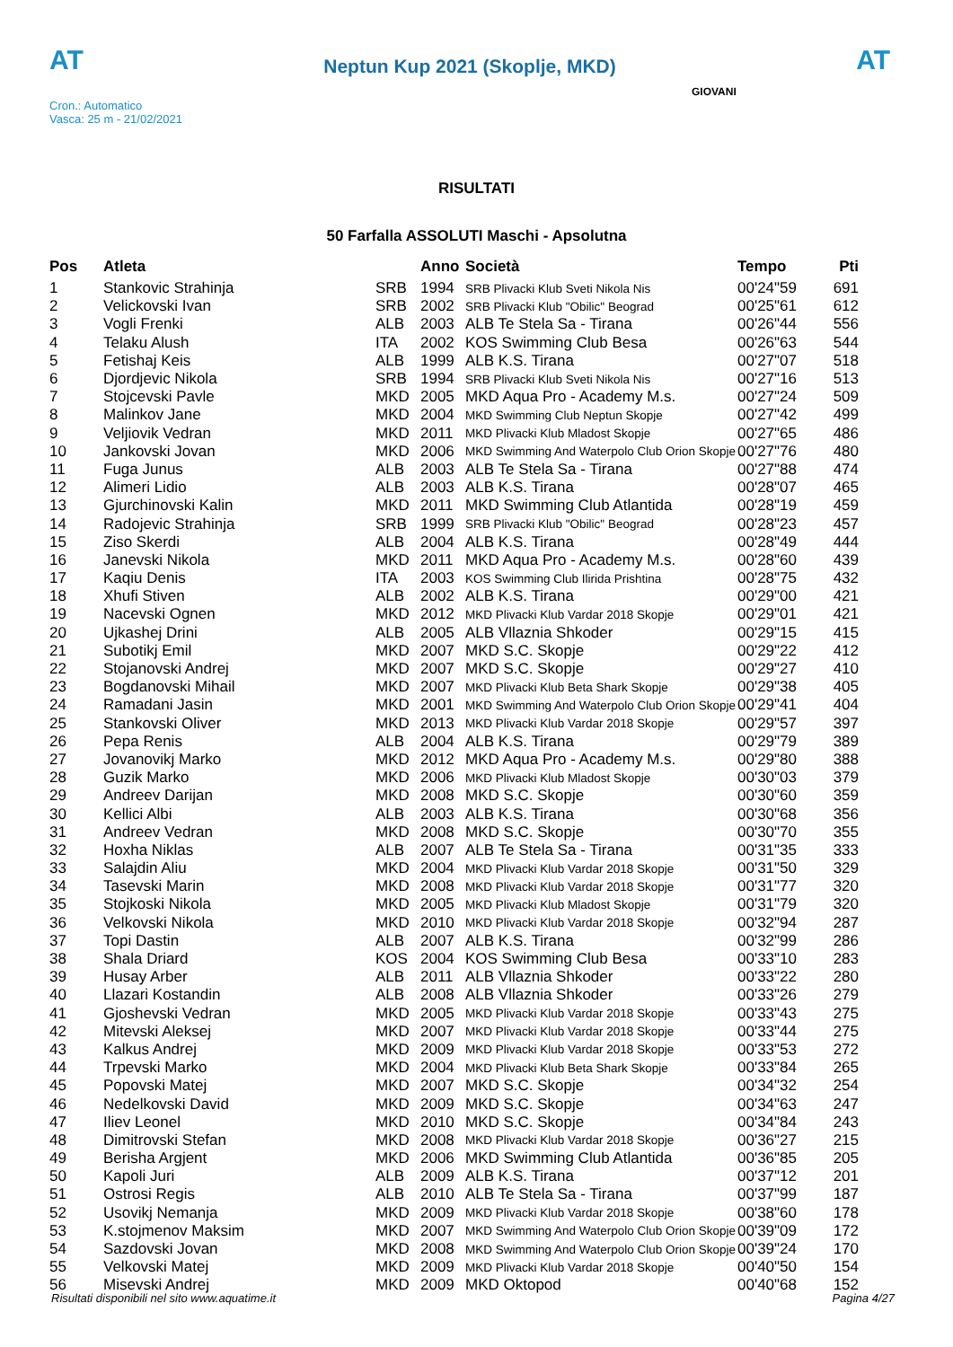AT
Neptun Kup 2021 (Skoplje, MKD)
AT
Cron.: Automatico
Vasca: 25 m - 21/02/2021
GIOVANI
RISULTATI
50 Farfalla ASSOLUTI Maschi - Apsolutna
| Pos | Atleta | | Anno | Società | Tempo | Pti |
| --- | --- | --- | --- | --- | --- | --- |
| 1 | Stankovic Strahinja | SRB | 1994 | SRB Plivacki Klub Sveti Nikola Nis | 00'24"59 | 691 |
| 2 | Velickovski Ivan | SRB | 2002 | SRB Plivacki Klub "Obilic" Beograd | 00'25"61 | 612 |
| 3 | Vogli Frenki | ALB | 2003 | ALB Te Stela Sa - Tirana | 00'26"44 | 556 |
| 4 | Telaku Alush | ITA | 2002 | KOS Swimming Club Besa | 00'26"63 | 544 |
| 5 | Fetishaj Keis | ALB | 1999 | ALB K.S. Tirana | 00'27"07 | 518 |
| 6 | Djordjevic Nikola | SRB | 1994 | SRB Plivacki Klub Sveti Nikola Nis | 00'27"16 | 513 |
| 7 | Stojcevski Pavle | MKD | 2005 | MKD Aqua Pro - Academy M.s. | 00'27"24 | 509 |
| 8 | Malinkov Jane | MKD | 2004 | MKD Swimming Club Neptun Skopje | 00'27"42 | 499 |
| 9 | Veljiovik Vedran | MKD | 2011 | MKD Plivacki Klub Mladost Skopje | 00'27"65 | 486 |
| 10 | Jankovski Jovan | MKD | 2006 | MKD Swimming And Waterpolo Club Orion Skopje | 00'27"76 | 480 |
| 11 | Fuga Junus | ALB | 2003 | ALB Te Stela Sa - Tirana | 00'27"88 | 474 |
| 12 | Alimeri Lidio | ALB | 2003 | ALB K.S. Tirana | 00'28"07 | 465 |
| 13 | Gjurchinovski Kalin | MKD | 2011 | MKD Swimming Club Atlantida | 00'28"19 | 459 |
| 14 | Radojevic Strahinja | SRB | 1999 | SRB Plivacki Klub "Obilic" Beograd | 00'28"23 | 457 |
| 15 | Ziso Skerdi | ALB | 2004 | ALB K.S. Tirana | 00'28"49 | 444 |
| 16 | Janevski Nikola | MKD | 2011 | MKD Aqua Pro - Academy M.s. | 00'28"60 | 439 |
| 17 | Kaqiu Denis | ITA | 2003 | KOS Swimming Club Ilirida Prishtina | 00'28"75 | 432 |
| 18 | Xhufi Stiven | ALB | 2002 | ALB K.S. Tirana | 00'29"00 | 421 |
| 19 | Nacevski Ognen | MKD | 2012 | MKD Plivacki Klub Vardar 2018 Skopje | 00'29"01 | 421 |
| 20 | Ujkashej Drini | ALB | 2005 | ALB Vllaznia Shkoder | 00'29"15 | 415 |
| 21 | Subotikj Emil | MKD | 2007 | MKD S.C. Skopje | 00'29"22 | 412 |
| 22 | Stojanovski Andrej | MKD | 2007 | MKD S.C. Skopje | 00'29"27 | 410 |
| 23 | Bogdanovski Mihail | MKD | 2007 | MKD Plivacki Klub Beta Shark Skopje | 00'29"38 | 405 |
| 24 | Ramadani Jasin | MKD | 2001 | MKD Swimming And Waterpolo Club Orion Skopje | 00'29"41 | 404 |
| 25 | Stankovski Oliver | MKD | 2013 | MKD Plivacki Klub Vardar 2018 Skopje | 00'29"57 | 397 |
| 26 | Pepa Renis | ALB | 2004 | ALB K.S. Tirana | 00'29"79 | 389 |
| 27 | Jovanovikj Marko | MKD | 2012 | MKD Aqua Pro - Academy M.s. | 00'29"80 | 388 |
| 28 | Guzik Marko | MKD | 2006 | MKD Plivacki Klub Mladost Skopje | 00'30"03 | 379 |
| 29 | Andreev Darijan | MKD | 2008 | MKD S.C. Skopje | 00'30"60 | 359 |
| 30 | Kellici Albi | ALB | 2003 | ALB K.S. Tirana | 00'30"68 | 356 |
| 31 | Andreev Vedran | MKD | 2008 | MKD S.C. Skopje | 00'30"70 | 355 |
| 32 | Hoxha Niklas | ALB | 2007 | ALB Te Stela Sa - Tirana | 00'31"35 | 333 |
| 33 | Salajdin Aliu | MKD | 2004 | MKD Plivacki Klub Vardar 2018 Skopje | 00'31"50 | 329 |
| 34 | Tasevski Marin | MKD | 2008 | MKD Plivacki Klub Vardar 2018 Skopje | 00'31"77 | 320 |
| 35 | Stojkoski Nikola | MKD | 2005 | MKD Plivacki Klub Mladost Skopje | 00'31"79 | 320 |
| 36 | Velkovski Nikola | MKD | 2010 | MKD Plivacki Klub Vardar 2018 Skopje | 00'32"94 | 287 |
| 37 | Topi Dastin | ALB | 2007 | ALB K.S. Tirana | 00'32"99 | 286 |
| 38 | Shala Driard | KOS | 2004 | KOS Swimming Club Besa | 00'33"10 | 283 |
| 39 | Husay Arber | ALB | 2011 | ALB Vllaznia Shkoder | 00'33"22 | 280 |
| 40 | Llazari Kostandin | ALB | 2008 | ALB Vllaznia Shkoder | 00'33"26 | 279 |
| 41 | Gjoshevski Vedran | MKD | 2005 | MKD Plivacki Klub Vardar 2018 Skopje | 00'33"43 | 275 |
| 42 | Mitevski Aleksej | MKD | 2007 | MKD Plivacki Klub Vardar 2018 Skopje | 00'33"44 | 275 |
| 43 | Kalkus Andrej | MKD | 2009 | MKD Plivacki Klub Vardar 2018 Skopje | 00'33"53 | 272 |
| 44 | Trpevski Marko | MKD | 2004 | MKD Plivacki Klub Beta Shark Skopje | 00'33"84 | 265 |
| 45 | Popovski Matej | MKD | 2007 | MKD S.C. Skopje | 00'34"32 | 254 |
| 46 | Nedelkovski David | MKD | 2009 | MKD S.C. Skopje | 00'34"63 | 247 |
| 47 | Iliev Leonel | MKD | 2010 | MKD S.C. Skopje | 00'34"84 | 243 |
| 48 | Dimitrovski Stefan | MKD | 2008 | MKD Plivacki Klub Vardar 2018 Skopje | 00'36"27 | 215 |
| 49 | Berisha Argjent | MKD | 2006 | MKD Swimming Club Atlantida | 00'36"85 | 205 |
| 50 | Kapoli Juri | ALB | 2009 | ALB K.S. Tirana | 00'37"12 | 201 |
| 51 | Ostrosi Regis | ALB | 2010 | ALB Te Stela Sa - Tirana | 00'37"99 | 187 |
| 52 | Usovikj Nemanja | MKD | 2009 | MKD Plivacki Klub Vardar 2018 Skopje | 00'38"60 | 178 |
| 53 | K.stojmenov Maksim | MKD | 2007 | MKD Swimming And Waterpolo Club Orion Skopje | 00'39"09 | 172 |
| 54 | Sazdovski Jovan | MKD | 2008 | MKD Swimming And Waterpolo Club Orion Skopje | 00'39"24 | 170 |
| 55 | Velkovski Matej | MKD | 2009 | MKD Plivacki Klub Vardar 2018 Skopje | 00'40"50 | 154 |
| 56 | Misevski Andrej | MKD | 2009 | MKD Oktopod | 00'40"68 | 152 |
Risultati disponibili nel sito www.aquatime.it Pagina 4/27